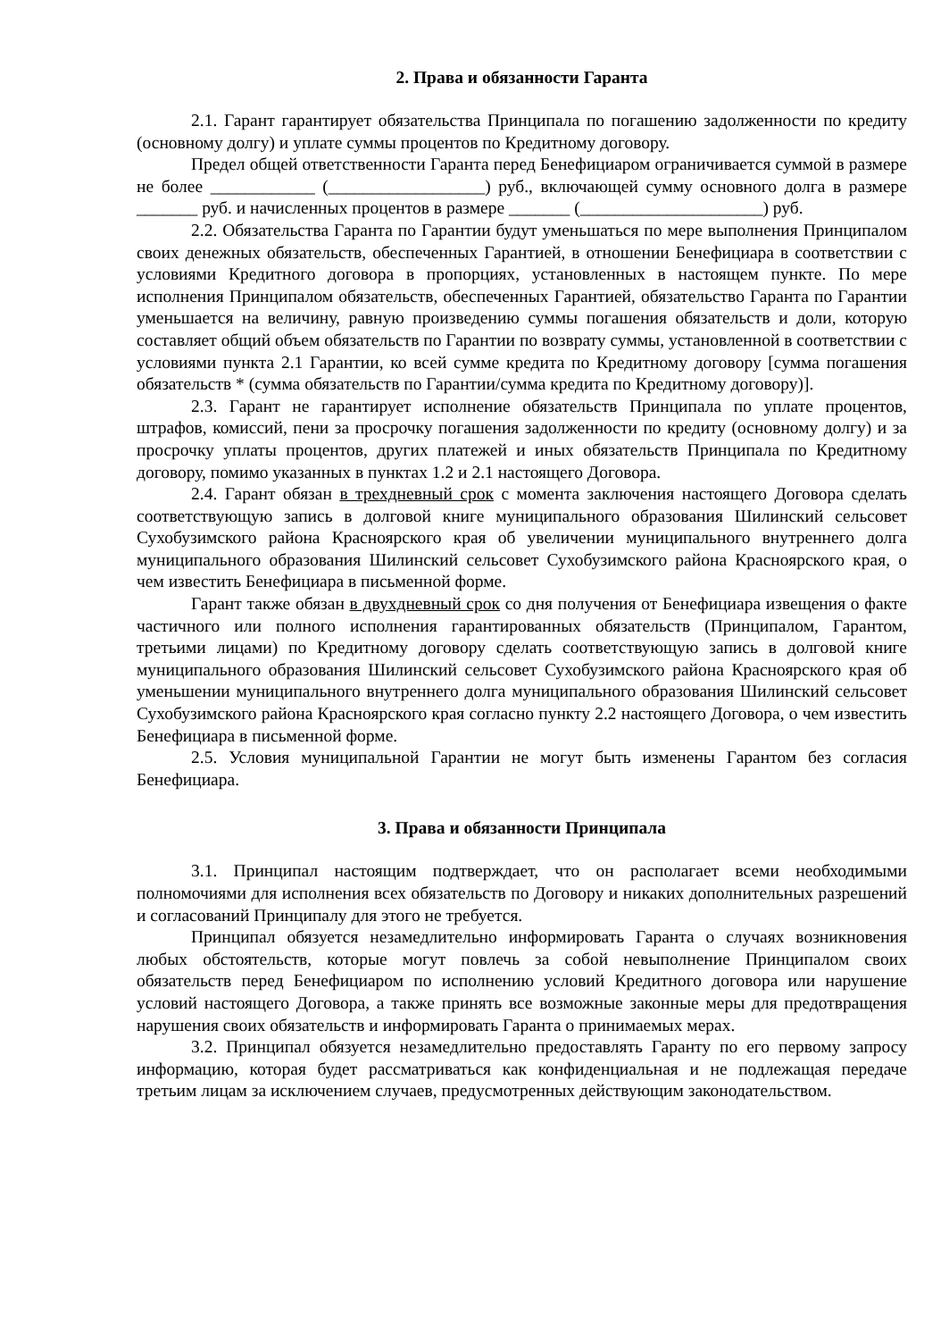2. Права и обязанности Гаранта
2.1. Гарант гарантирует обязательства Принципала по погашению задолженности по кредиту (основному долгу) и уплате суммы процентов по Кредитному договору.
Предел общей ответственности Гаранта перед Бенефициаром ограничивается суммой в размере не более ____________ (__________________) руб., включающей сумму основного долга в размере _______ руб. и начисленных процентов в размере _______ (_____________________) руб.
2.2. Обязательства Гаранта по Гарантии будут уменьшаться по мере выполнения Принципалом своих денежных обязательств, обеспеченных Гарантией, в отношении Бенефициара в соответствии с условиями Кредитного договора в пропорциях, установленных в настоящем пункте. По мере исполнения Принципалом обязательств, обеспеченных Гарантией, обязательство Гаранта по Гарантии уменьшается на величину, равную произведению суммы погашения обязательств и доли, которую составляет общий объем обязательств по Гарантии по возврату суммы, установленной в соответствии с условиями пункта 2.1 Гарантии, ко всей сумме кредита по Кредитному договору [сумма погашения обязательств * (сумма обязательств по Гарантии/сумма кредита по Кредитному договору)].
2.3. Гарант не гарантирует исполнение обязательств Принципала по уплате процентов, штрафов, комиссий, пени за просрочку погашения задолженности по кредиту (основному долгу) и за просрочку уплаты процентов, других платежей и иных обязательств Принципала по Кредитному договору, помимо указанных в пунктах 1.2 и 2.1 настоящего Договора.
2.4. Гарант обязан в трехдневный срок с момента заключения настоящего Договора сделать соответствующую запись в долговой книге муниципального образования Шилинский сельсовет Сухобузимского района Красноярского края об увеличении муниципального внутреннего долга муниципального образования Шилинский сельсовет Сухобузимского района Красноярского края, о чем известить Бенефициара в письменной форме.
Гарант также обязан в двухдневный срок со дня получения от Бенефициара извещения о факте частичного или полного исполнения гарантированных обязательств (Принципалом, Гарантом, третьими лицами) по Кредитному договору сделать соответствующую запись в долговой книге муниципального образования Шилинский сельсовет Сухобузимского района Красноярского края об уменьшении муниципального внутреннего долга муниципального образования Шилинский сельсовет Сухобузимского района Красноярского края согласно пункту 2.2 настоящего Договора, о чем известить Бенефициара в письменной форме.
2.5. Условия муниципальной Гарантии не могут быть изменены Гарантом без согласия Бенефициара.
3. Права и обязанности Принципала
3.1. Принципал настоящим подтверждает, что он располагает всеми необходимыми полномочиями для исполнения всех обязательств по Договору и никаких дополнительных разрешений и согласований Принципалу для этого не требуется.
Принципал обязуется незамедлительно информировать Гаранта о случаях возникновения любых обстоятельств, которые могут повлечь за собой невыполнение Принципалом своих обязательств перед Бенефициаром по исполнению условий Кредитного договора или нарушение условий настоящего Договора, а также принять все возможные законные меры для предотвращения нарушения своих обязательств и информировать Гаранта о принимаемых мерах.
3.2. Принципал обязуется незамедлительно предоставлять Гаранту по его первому запросу информацию, которая будет рассматриваться как конфиденциальная и не подлежащая передаче третьим лицам за исключением случаев, предусмотренных действующим законодательством.